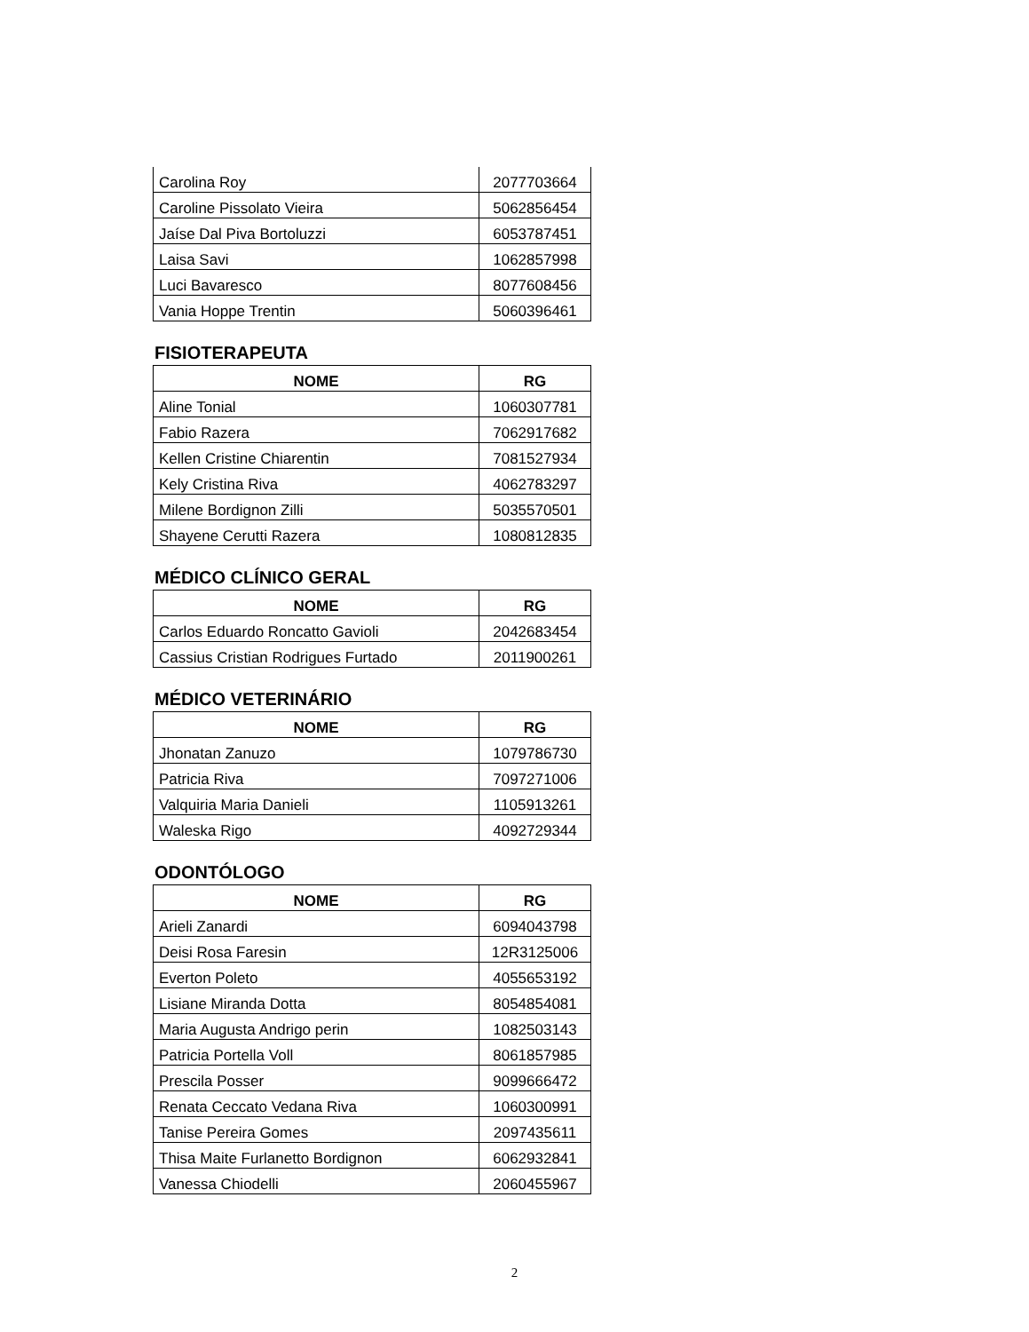| Carolina Roy | 2077703664 |
| Caroline Pissolato Vieira | 5062856454 |
| Jaíse Dal Piva Bortoluzzi | 6053787451 |
| Laisa Savi | 1062857998 |
| Luci Bavaresco | 8077608456 |
| Vania Hoppe Trentin | 5060396461 |
FISIOTERAPEUTA
| NOME | RG |
| --- | --- |
| Aline Tonial | 1060307781 |
| Fabio Razera | 7062917682 |
| Kellen Cristine Chiarentin | 7081527934 |
| Kely Cristina Riva | 4062783297 |
| Milene Bordignon Zilli | 5035570501 |
| Shayene Cerutti Razera | 1080812835 |
MÉDICO CLÍNICO GERAL
| NOME | RG |
| --- | --- |
| Carlos Eduardo Roncatto Gavioli | 2042683454 |
| Cassius Cristian Rodrigues Furtado | 2011900261 |
MÉDICO VETERINÁRIO
| NOME | RG |
| --- | --- |
| Jhonatan Zanuzo | 1079786730 |
| Patricia Riva | 7097271006 |
| Valquiria Maria Danieli | 1105913261 |
| Waleska Rigo | 4092729344 |
ODONTÓLOGO
| NOME | RG |
| --- | --- |
| Arieli Zanardi | 6094043798 |
| Deisi Rosa Faresin | 12R3125006 |
| Everton Poleto | 4055653192 |
| Lisiane Miranda Dotta | 8054854081 |
| Maria Augusta Andrigo perin | 1082503143 |
| Patricia Portella Voll | 8061857985 |
| Prescila Posser | 9099666472 |
| Renata Ceccato Vedana Riva | 1060300991 |
| Tanise Pereira Gomes | 2097435611 |
| Thisa Maite Furlanetto Bordignon | 6062932841 |
| Vanessa Chiodelli | 2060455967 |
2